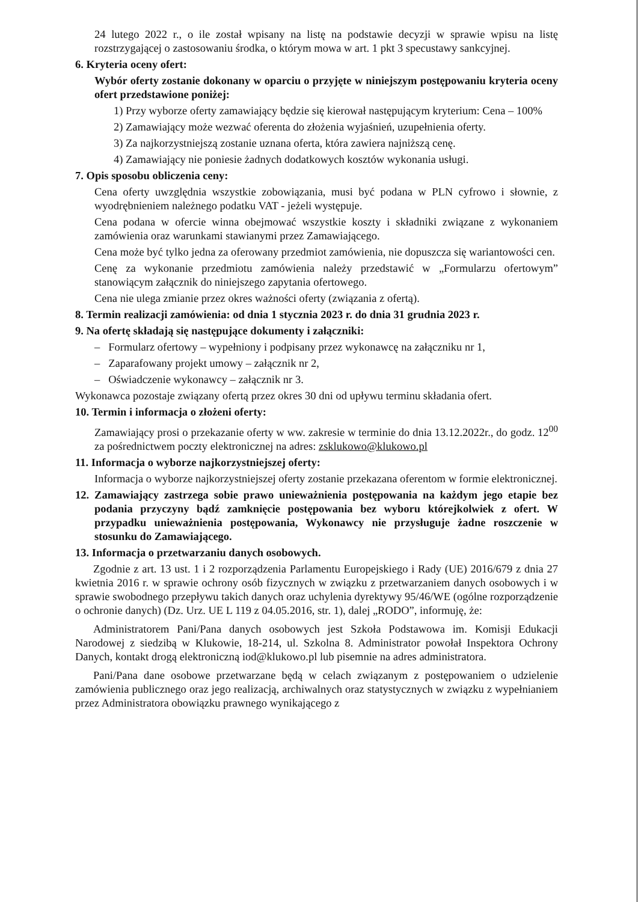24 lutego 2022 r., o ile został wpisany na listę na podstawie decyzji w sprawie wpisu na listę rozstrzygającej o zastosowaniu środka, o którym mowa w art. 1 pkt 3 specustawy sankcyjnej.
6. Kryteria oceny ofert:
Wybór oferty zostanie dokonany w oparciu o przyjęte w niniejszym postępowaniu kryteria oceny ofert przedstawione poniżej:
1) Przy wyborze oferty zamawiający będzie się kierował następującym kryterium: Cena – 100%
2) Zamawiający może wezwać oferenta do złożenia wyjaśnień, uzupełnienia oferty.
3) Za najkorzystniejszą zostanie uznana oferta, która zawiera najniższą cenę.
4) Zamawiający nie poniesie żadnych dodatkowych kosztów wykonania usługi.
7. Opis sposobu obliczenia ceny:
Cena oferty uwzględnia wszystkie zobowiązania, musi być podana w PLN cyfrowo i słownie, z wyodrębnieniem należnego podatku VAT - jeżeli występuje.
Cena podana w ofercie winna obejmować wszystkie koszty i składniki związane z wykonaniem zamówienia oraz warunkami stawianymi przez Zamawiającego.
Cena może być tylko jedna za oferowany przedmiot zamówienia, nie dopuszcza się wariantowości cen.
Cenę za wykonanie przedmiotu zamówienia należy przedstawić w „Formularzu ofertowym” stanowiącym załącznik do niniejszego zapytania ofertowego.
Cena nie ulega zmianie przez okres ważności oferty (związania z ofertą).
8. Termin realizacji zamówienia: od dnia 1 stycznia 2023 r. do dnia 31 grudnia 2023 r.
9. Na ofertę składają się następujące dokumenty i załączniki:
– Formularz ofertowy – wypełniony i podpisany przez wykonawcę na załączniku nr 1,
– Zaparafowany projekt umowy – załącznik nr 2,
– Oświadczenie wykonawcy – załącznik nr 3.
Wykonawca pozostaje związany ofertą przez okres 30 dni od upływu terminu składania ofert.
10. Termin i informacja o złożeni oferty:
Zamawiający prosi o przekazanie oferty w ww. zakresie w terminie do dnia 13.12.2022r., do godz. 12<sup>00</sup> za pośrednictwem poczty elektronicznej na adres: zsklukowo@klukowo.pl
11. Informacja o wyborze najkorzystniejszej oferty:
Informacja o wyborze najkorzystniejszej oferty zostanie przekazana oferentom w formie elektronicznej.
12. Zamawiający zastrzega sobie prawo unieważnienia postępowania na każdym jego etapie bez podania przyczyny bądź zamknięcie postępowania bez wyboru którejkolwiek z ofert. W przypadku unieważnienia postępowania, Wykonawcy nie przysługuje żadne roszczenie w stosunku do Zamawiającego.
13. Informacja o przetwarzaniu danych osobowych.
Zgodnie z art. 13 ust. 1 i 2 rozporządzenia Parlamentu Europejskiego i Rady (UE) 2016/679 z dnia 27 kwietnia 2016 r. w sprawie ochrony osób fizycznych w związku z przetwarzaniem danych osobowych i w sprawie swobodnego przepływu takich danych oraz uchylenia dyrektywy 95/46/WE (ogólne rozporządzenie o ochronie danych) (Dz. Urz. UE L 119 z 04.05.2016, str. 1), dalej „RODO”, informuję, że:
Administratorem Pani/Pana danych osobowych jest Szkoła Podstawowa im. Komisji Edukacji Narodowej z siedzibą w Klukowie, 18-214, ul. Szkolna 8. Administrator powołał Inspektora Ochrony Danych, kontakt drogą elektroniczną iod@klukowo.pl lub pisemnie na adres administratora.
Pani/Pana dane osobowe przetwarzane będą w celach związanym z postępowaniem o udzielenie zamówienia publicznego oraz jego realizacją, archiwalnych oraz statystycznych w związku z wypełnianiem przez Administratora obowiązku prawnego wynikającego z